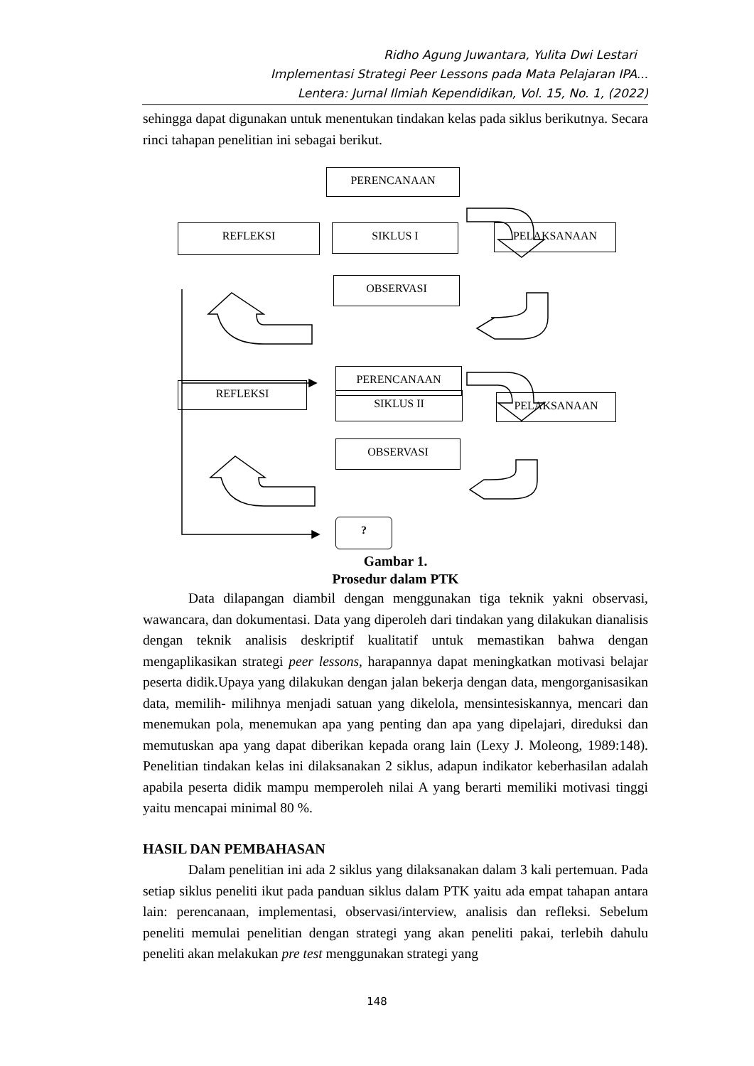Ridho Agung Juwantara, Yulita Dwi Lestari
Implementasi Strategi Peer Lessons pada Mata Pelajaran IPA...
Lentera: Jurnal Ilmiah Kependidikan, Vol. 15, No. 1, (2022)
sehingga dapat digunakan untuk menentukan tindakan kelas pada siklus berikutnya. Secara rinci tahapan penelitian ini sebagai berikut.
PERENCANAAN
REFLEKSI SIKLUS I PELAKSANAAN
OBSERVASI
PERENCANAAN
REFLEKSI
SIKLUS II PELAKSANAAN
OBSERVASI
?
Gambar 1.
Prosedur dalam PTK
Data dilapangan diambil dengan menggunakan tiga teknik yakni observasi, wawancara, dan dokumentasi. Data yang diperoleh dari tindakan yang dilakukan dianalisis dengan teknik analisis deskriptif kualitatif untuk memastikan bahwa dengan mengaplikasikan strategi peer lessons, harapannya dapat meningkatkan motivasi belajar peserta didik.Upaya yang dilakukan dengan jalan bekerja dengan data, mengorganisasikan data, memilih- milihnya menjadi satuan yang dikelola, mensintesiskannya, mencari dan menemukan pola, menemukan apa yang penting dan apa yang dipelajari, direduksi dan memutuskan apa yang dapat diberikan kepada orang lain (Lexy J. Moleong, 1989:148). Penelitian tindakan kelas ini dilaksanakan 2 siklus, adapun indikator keberhasilan adalah apabila peserta didik mampu memperoleh nilai A yang berarti memiliki motivasi tinggi yaitu mencapai minimal 80 %.
HASIL DAN PEMBAHASAN
Dalam penelitian ini ada 2 siklus yang dilaksanakan dalam 3 kali pertemuan. Pada setiap siklus peneliti ikut pada panduan siklus dalam PTK yaitu ada empat tahapan antara lain: perencanaan, implementasi, observasi/interview, analisis dan refleksi. Sebelum peneliti memulai penelitian dengan strategi yang akan peneliti pakai, terlebih dahulu peneliti akan melakukan pre test menggunakan strategi yang
148